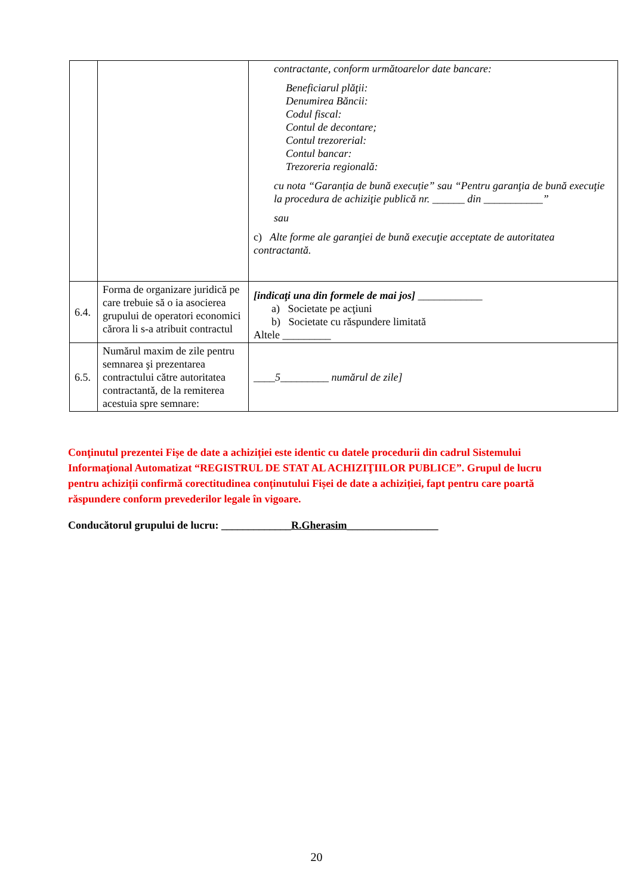| | | contractante, conform următoarelor date bancare: Beneficiarul plăţii: Denumirea Băncii: Codul fiscal: Contul de decontare; Contul trezorerial: Contul bancar: Trezoreria regională: cu nota “Garanția de bună execuție” sau “Pentru garanţia de bună execuţie la procedura de achiziţie publică nr. ______ din ___________” sau c) Alte forme ale garanţiei de bună execuţie acceptate de autoritatea contractantă. |
| 6.4. | Forma de organizare juridică pe care trebuie să o ia asocierea grupului de operatori economici cărora li s-a atribuit contractul | [indicaţi una din formele de mai jos] ____________ a) Societate pe acţiuni b) Societate cu răspundere limitată Altele _________ |
| 6.5. | Numărul maxim de zile pentru semnarea şi prezentarea contractului către autoritatea contractantă, de la remiterea acestuia spre semnare: | ____5_________ numărul de zile] |
Conţinutul prezentei Fișe de date a achiziției este identic cu datele procedurii din cadrul Sistemului Informaţional Automatizat “REGISTRUL DE STAT AL ACHIZIŢIILOR PUBLICE”. Grupul de lucru pentru achiziții confirmă corectitudinea conținutului Fișei de date a achiziției, fapt pentru care poartă răspundere conform prevederilor legale în vigoare.
Conducătorul grupului de lucru: _____________R.Gherasim_________________
20